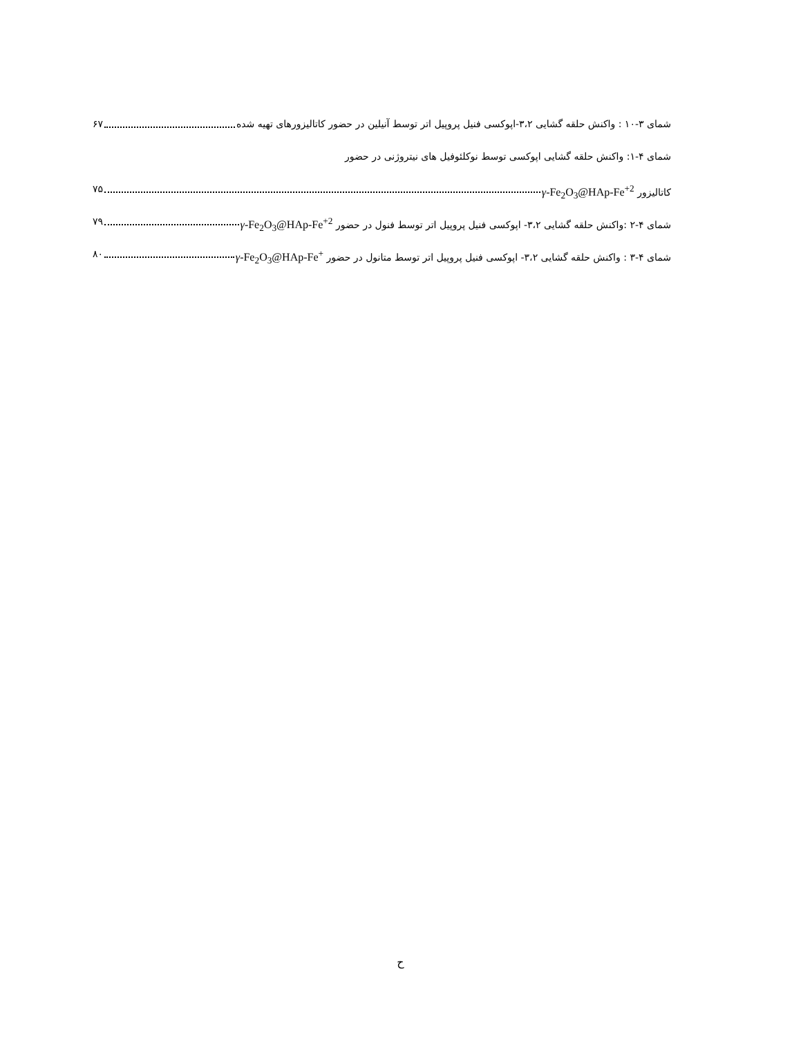شمای ۳-۱۰ : واکنش حلقه گشایی ۳،۲-اپوکسی فنیل پروپیل اتر توسط آنیلین در حضور کاتالیزورهای تهیه شده ۶۷
شمای ۴-۱: واکنش حلقه گشایی اپوکسی توسط نوکلئوفیل های نیتروژنی در حضور
کاتالیزور γ-Fe<sub>2</sub>O<sub>3</sub>@HAp-Fe<sup>+2</sup> ۷۵
شمای ۴-۲ :واکنش حلقه گشایی ۳،۲- اپوکسی فنیل پروپیل اتر توسط فنول در حضور γ-Fe<sub>2</sub>O<sub>3</sub>@HAp-Fe<sup>+2</sup> ۷۹
شمای ۴-۳ : واکنش حلقه گشایی ۳،۲- اپوکسی فنیل پروپیل اتر توسط متانول در حضور γ-Fe<sub>2</sub>O<sub>3</sub>@HAp-Fe<sup>+</sup> ۸۰
ح